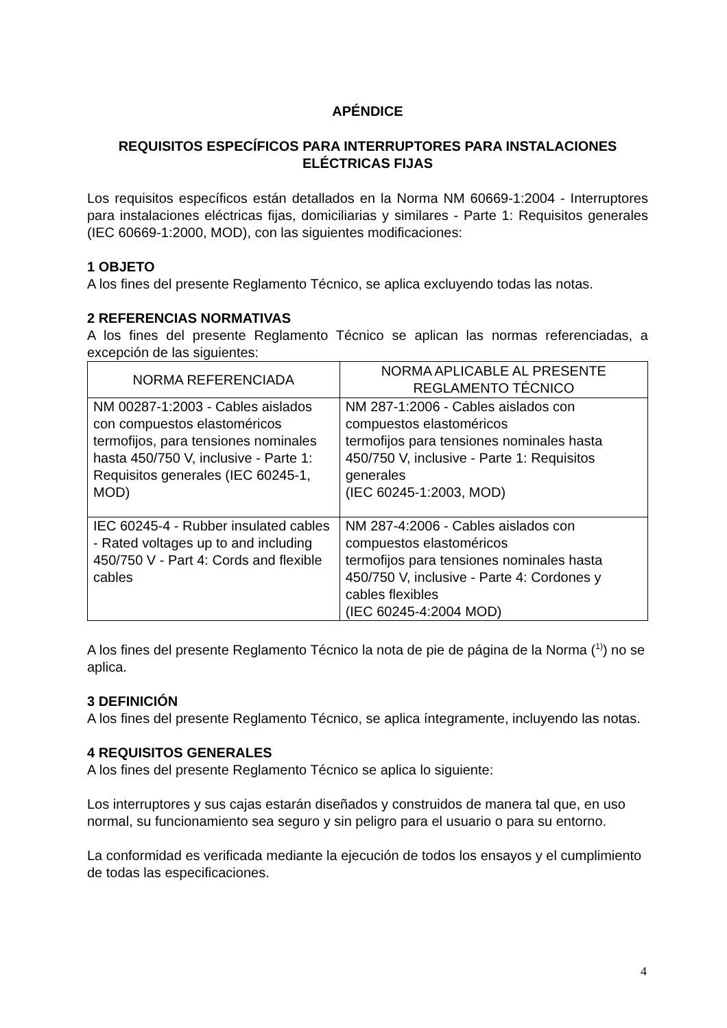APÉNDICE
REQUISITOS ESPECÍFICOS PARA INTERRUPTORES PARA INSTALACIONES ELÉCTRICAS FIJAS
Los requisitos específicos están detallados en la Norma NM 60669-1:2004 - Interruptores para instalaciones eléctricas fijas, domiciliarias y similares - Parte 1: Requisitos generales (IEC 60669-1:2000, MOD), con las siguientes modificaciones:
1 OBJETO
A los fines del presente Reglamento Técnico, se aplica excluyendo todas las notas.
2 REFERENCIAS NORMATIVAS
A los fines del presente Reglamento Técnico se aplican las normas referenciadas, a excepción de las siguientes:
| NORMA REFERENCIADA | NORMA APLICABLE AL PRESENTE REGLAMENTO TÉCNICO |
| --- | --- |
| NM 00287-1:2003 - Cables aislados con compuestos elastoméricos termofijos, para tensiones nominales hasta 450/750 V, inclusive - Parte 1: Requisitos generales (IEC 60245-1, MOD) | NM 287-1:2006 - Cables aislados con compuestos elastoméricos termofijos para tensiones nominales hasta 450/750 V, inclusive - Parte 1: Requisitos generales (IEC 60245-1:2003, MOD) |
| IEC 60245-4 - Rubber insulated cables - Rated voltages up to and including 450/750 V - Part 4: Cords and flexible cables | NM 287-4:2006 - Cables aislados con compuestos elastoméricos termofijos para tensiones nominales hasta 450/750 V, inclusive - Parte 4: Cordones y cables flexibles (IEC 60245-4:2004 MOD) |
A los fines del presente Reglamento Técnico la nota de pie de página de la Norma (<sup>1)</sup>) no se aplica.
3 DEFINICIÓN
A los fines del presente Reglamento Técnico, se aplica íntegramente, incluyendo las notas.
4 REQUISITOS GENERALES
A los fines del presente Reglamento Técnico se aplica lo siguiente:
Los interruptores y sus cajas estarán diseñados y construidos de manera tal que, en uso normal, su funcionamiento sea seguro y sin peligro para el usuario o para su entorno.
La conformidad es verificada mediante la ejecución de todos los ensayos y el cumplimiento de todas las especificaciones.
4